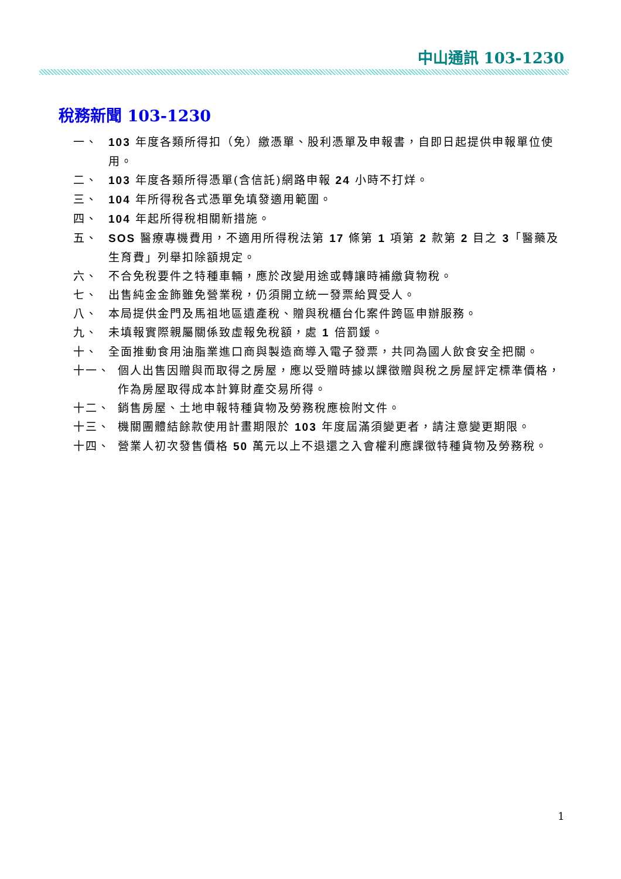中山通訊 103-1230
稅務新聞 103-1230
一、 103 年度各類所得扣（免）繳憑單、股利憑單及申報書，自即日起提供申報單位使用。
二、 103 年度各類所得憑單(含信託)網路申報 24 小時不打烊。
三、 104 年所得稅各式憑單免填發適用範圍。
四、 104 年起所得稅相關新措施。
五、 SOS 醫療專機費用，不適用所得稅法第 17 條第 1 項第 2 款第 2 目之 3「醫藥及生育費」列舉扣除額規定。
六、 不合免稅要件之特種車輛，應於改變用途或轉讓時補繳貨物稅。
七、 出售純金金飾雖免營業稅，仍須開立統一發票給買受人。
八、 本局提供金門及馬祖地區遺產稅、贈與稅櫃台化案件跨區申辦服務。
九、 未填報實際親屬關係致虛報免稅額，處 1 倍罰鍰。
十、 全面推動食用油脂業進口商與製造商導入電子發票，共同為國人飲食安全把關。
十一、 個人出售因贈與而取得之房屋，應以受贈時據以課徵贈與稅之房屋評定標準價格，作為房屋取得成本計算財產交易所得。
十二、 銷售房屋、土地申報特種貨物及勞務稅應檢附文件。
十三、 機關團體結餘款使用計畫期限於 103 年度屆滿須變更者，請注意變更期限。
十四、 營業人初次發售價格 50 萬元以上不退還之入會權利應課徵特種貨物及勞務稅。
1